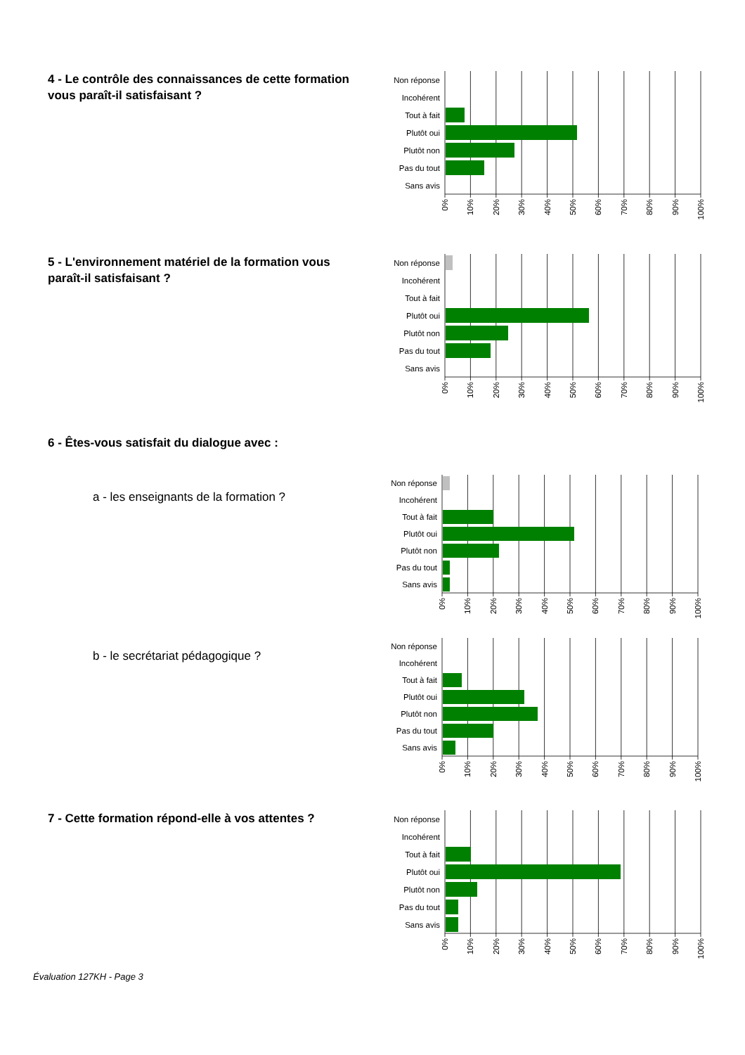4 - Le contrôle des connaissances de cette formation vous paraît-il satisfaisant ?
Non réponse
Incohérent
Tout à fait
Plutôt oui
Plutôt non
Pas du tout
Sans avis
0%
10%
20%
30%
40%
50%
60%
70%
80%
90%
100%
5 - L'environnement matériel de la formation vous paraît-il satisfaisant ?
Non réponse
Incohérent
Tout à fait
Plutôt oui
Plutôt non
Pas du tout
Sans avis
0%
10%
20%
30%
40%
50%
60%
70%
80%
90%
100%
6 - Êtes-vous satisfait du dialogue avec :
a - les enseignants de la formation ?
Non réponse
Incohérent
Tout à fait
Plutôt oui
Plutôt non
Pas du tout
Sans avis
0%
10%
20%
30%
40%
50%
60%
70%
80%
90%
100%
b - le secrétariat pédagogique ?
Non réponse
Incohérent
Tout à fait
Plutôt oui
Plutôt non
Pas du tout
Sans avis
0%
10%
20%
30%
40%
50%
60%
70%
80%
90%
100%
7 - Cette formation répond-elle à vos attentes ?
Non réponse
Incohérent
Tout à fait
Plutôt oui
Plutôt non
Pas du tout
Sans avis
0%
10%
20%
30%
40%
50%
60%
70%
80%
90%
100%
Évaluation 127KH - Page 3